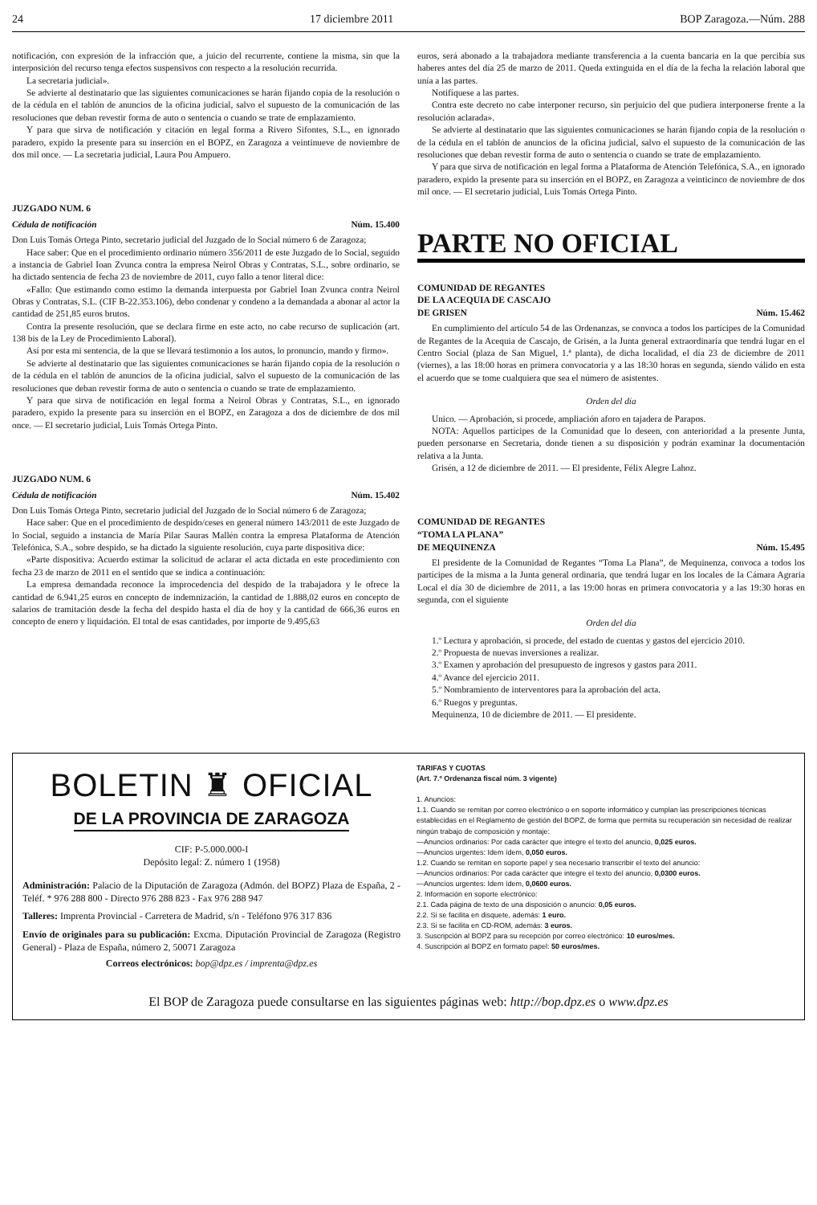24 17 diciembre 2011 BOP Zaragoza.—Núm. 288
notificación, con expresión de la infracción que, a juicio del recurrente, contiene la misma, sin que la interposición del recurso tenga efectos suspensivos con respecto a la resolución recurrida.
La secretaria judicial».
Se advierte al destinatario que las siguientes comunicaciones se harán fijando copia de la resolución o de la cédula en el tablón de anuncios de la oficina judicial, salvo el supuesto de la comunicación de las resoluciones que deban revestir forma de auto o sentencia o cuando se trate de emplazamiento.
Y para que sirva de notificación y citación en legal forma a Rivero Sifontes, S.L., en ignorado paradero, expido la presente para su inserción en el BOPZ, en Zaragoza a veintinueve de noviembre de dos mil once. — La secretaria judicial, Laura Pou Ampuero.
JUZGADO NUM. 6
Cédula de notificación Núm. 15.400
Don Luis Tomás Ortega Pinto, secretario judicial del Juzgado de lo Social número 6 de Zaragoza;
Hace saber: Que en el procedimiento ordinario número 356/2011 de este Juzgado de lo Social, seguido a instancia de Gabriel Ioan Zvunca contra la empresa Neirol Obras y Contratas, S.L., sobre ordinario, se ha dictado sentencia de fecha 23 de noviembre de 2011, cuyo fallo a tenor literal dice:
«Fallo: Que estimando como estimo la demanda interpuesta por Gabriel Ioan Zvunca contra Neirol Obras y Contratas, S.L. (CIF B-22.353.106), debo condenar y condeno a la demandada a abonar al actor la cantidad de 251,85 euros brutos.
Contra la presente resolución, que se declara firme en este acto, no cabe recurso de suplicación (art. 138 bis de la Ley de Procedimiento Laboral).
Así por esta mi sentencia, de la que se llevará testimonio a los autos, lo pronuncio, mando y firmo».
Se advierte al destinatario que las siguientes comunicaciones se harán fijando copia de la resolución o de la cédula en el tablón de anuncios de la oficina judicial, salvo el supuesto de la comunicación de las resoluciones que deban revestir forma de auto o sentencia o cuando se trate de emplazamiento.
Y para que sirva de notificación en legal forma a Neirol Obras y Contratas, S.L., en ignorado paradero, expido la presente para su inserción en el BOPZ, en Zaragoza a dos de diciembre de dos mil once. — El secretario judicial, Luis Tomás Ortega Pinto.
JUZGADO NUM. 6
Cédula de notificación Núm. 15.402
Don Luis Tomás Ortega Pinto, secretario judicial del Juzgado de lo Social número 6 de Zaragoza;
Hace saber: Que en el procedimiento de despido/ceses en general número 143/2011 de este Juzgado de lo Social, seguido a instancia de María Pilar Sauras Mallén contra la empresa Plataforma de Atención Telefónica, S.A., sobre despido, se ha dictado la siguiente resolución, cuya parte dispositiva dice:
«Parte dispositiva: Acuerdo estimar la solicitud de aclarar el acta dictada en este procedimiento con fecha 23 de marzo de 2011 en el sentido que se indica a continuación:
La empresa demandada reconoce la improcedencia del despido de la trabajadora y le ofrece la cantidad de 6.941,25 euros en concepto de indemnización, la cantidad de 1.888,02 euros en concepto de salarios de tramitación desde la fecha del despido hasta el día de hoy y la cantidad de 666,36 euros en concepto de enero y liquidación. El total de esas cantidades, por importe de 9.495,63
euros, será abonado a la trabajadora mediante transferencia a la cuenta bancaria en la que percibía sus haberes antes del día 25 de marzo de 2011. Queda extinguida en el día de la fecha la relación laboral que unía a las partes.
Notifíquese a las partes.
Contra este decreto no cabe interponer recurso, sin perjuicio del que pudiera interponerse frente a la resolución aclarada».
Se advierte al destinatario que las siguientes comunicaciones se harán fijando copia de la resolución o de la cédula en el tablón de anuncios de la oficina judicial, salvo el supuesto de la comunicación de las resoluciones que deban revestir forma de auto o sentencia o cuando se trate de emplazamiento.
Y para que sirva de notificación en legal forma a Plataforma de Atención Telefónica, S.A., en ignorado paradero, expido la presente para su inserción en el BOPZ, en Zaragoza a veinticinco de noviembre de dos mil once. — El secretario judicial, Luis Tomás Ortega Pinto.
PARTE NO OFICIAL
COMUNIDAD DE REGANTES
DE LA ACEQUIA DE CASCAJO
DE GRISEN Núm. 15.462
En cumplimiento del artículo 54 de las Ordenanzas, se convoca a todos los partícipes de la Comunidad de Regantes de la Acequia de Cascajo, de Grisén, a la Junta general extraordinaria que tendrá lugar en el Centro Social (plaza de San Miguel, 1.ª planta), de dicha localidad, el día 23 de diciembre de 2011 (viernes), a las 18:00 horas en primera convocatoria y a las 18:30 horas en segunda, siendo válido en esta el acuerdo que se tome cualquiera que sea el número de asistentes.
Orden del día
Unico. — Aprobación, si procede, ampliación aforo en tajadera de Parapos.
NOTA: Aquellos partícipes de la Comunidad que lo deseen, con anterioridad a la presente Junta, pueden personarse en Secretaría, donde tienen a su disposición y podrán examinar la documentación relativa a la Junta.
Grisén, a 12 de diciembre de 2011. — El presidente, Félix Alegre Lahoz.
COMUNIDAD DE REGANTES
“TOMA LA PLANA”
DE MEQUINENZA Núm. 15.495
El presidente de la Comunidad de Regantes “Toma La Plana”, de Mequinenza, convoca a todos los partícipes de la misma a la Junta general ordinaria, que tendrá lugar en los locales de la Cámara Agraria Local el día 30 de diciembre de 2011, a las 19:00 horas en primera convocatoria y a las 19:30 horas en segunda, con el siguiente
Orden del día
1.º Lectura y aprobación, si procede, del estado de cuentas y gastos del ejercicio 2010.
2.º Propuesta de nuevas inversiones a realizar.
3.º Examen y aprobación del presupuesto de ingresos y gastos para 2011.
4.º Avance del ejercicio 2011.
5.º Nombramiento de interventores para la aprobación del acta.
6.º Ruegos y preguntas.
Mequinenza, 10 de diciembre de 2011. — El presidente.
BOLETIN ♜ OFICIAL
DE LA PROVINCIA DE ZARAGOZA
CIF: P-5.000.000-I
Depósito legal: Z. número 1 (1958)
Administración: Palacio de la Diputación de Zaragoza (Admón. del BOPZ) Plaza de España, 2 - Teléf. * 976 288 800 - Directo 976 288 823 - Fax 976 288 947
Talleres: Imprenta Provincial - Carretera de Madrid, s/n - Teléfono 976 317 836
Envío de originales para su publicación: Excma. Diputación Provincial de Zaragoza (Registro General) - Plaza de España, número 2, 50071 Zaragoza
Correos electrónicos: bop@dpz.es / imprenta@dpz.es
TARIFAS Y CUOTAS
(Art. 7.º Ordenanza fiscal núm. 3 vigente)
1. Anuncios:
1.1. Cuando se remitan por correo electrónico o en soporte informático y cumplan las prescripciones técnicas establecidas en el Reglamento de gestión del BOPZ, de forma que permita su recuperación sin necesidad de realizar ningún trabajo de composición y montaje:
—Anuncios ordinarios: Por cada carácter que integre el texto del anuncio, 0,025 euros.
—Anuncios urgentes: Idem ídem, 0,050 euros.
1.2. Cuando se remitan en soporte papel y sea necesario transcribir el texto del anuncio:
—Anuncios ordinarios: Por cada carácter que integre el texto del anuncio, 0,0300 euros.
—Anuncios urgentes: Idem ídem, 0,0600 euros.
2. Información en soporte electrónico:
2.1. Cada página de texto de una disposición o anuncio: 0,05 euros.
2.2. Si se facilita en disquete, además: 1 euro.
2.3. Si se facilita en CD-ROM, además: 3 euros.
3. Suscripción al BOPZ para su recepción por correo electrónico: 10 euros/mes.
4. Suscripción al BOPZ en formato papel: 50 euros/mes.
El BOP de Zaragoza puede consultarse en las siguientes páginas web: http://bop.dpz.es o www.dpz.es